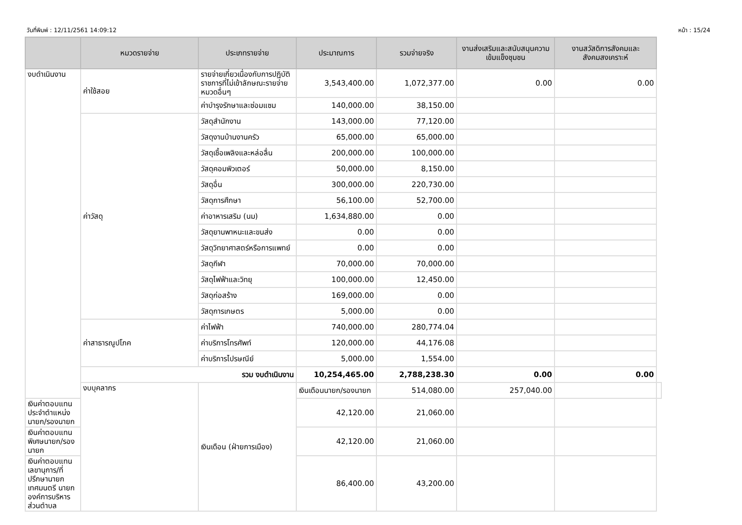วันที่พิมพ์ : 12/11/2561 14:09:12 หน้า : 15/24
| | หมวดรายจ่าย | ประเภทรายจ่าย | ประมาณการ | รวมจ่ายจริง | งานส่งเสริมและสนับสนุนความเข้มแข็งชุมชน | งานสวัสดิการสังคมและสังคมสงเคราะห์ | |
| --- | --- | --- | --- | --- | --- | --- | --- |
| งบดำเนินงาน | ค่าใช้สอย | รายจ่ายเกี่ยวเนื่องกับการปฏิบัติราชการที่ไม่เข้าลักษณะรายจ่ายหมวดอื่นๆ | 3,543,400.00 | 1,072,377.00 | 0.00 | 0.00 | |
| | | ค่าบำรุงรักษาและซ่อมแซม | 140,000.00 | 38,150.00 | | | |
| | ค่าวัสดุ | วัสดุสำนักงาน | 143,000.00 | 77,120.00 | | | |
| | | วัสดุงานบ้านงานครัว | 65,000.00 | 65,000.00 | | | |
| | | วัสดุเชื้อเพลิงและหล่อลื่น | 200,000.00 | 100,000.00 | | | |
| | | วัสดุคอมพิวเตอร์ | 50,000.00 | 8,150.00 | | | |
| | | วัสดุอื่น | 300,000.00 | 220,730.00 | | | |
| | | วัสดุการศึกษา | 56,100.00 | 52,700.00 | | | |
| | | ค่าอาหารเสริม (นม) | 1,634,880.00 | 0.00 | | | |
| | | วัสดุยานพาหนะและขนส่ง | 0.00 | 0.00 | | | |
| | | วัสดุวิทยาศาสตร์หรือการแพทย์ | 0.00 | 0.00 | | | |
| | | วัสดุกีฬา | 70,000.00 | 70,000.00 | | | |
| | | วัสดุไฟฟ้าและวิทยุ | 100,000.00 | 12,450.00 | | | |
| | | วัสดุก่อสร้าง | 169,000.00 | 0.00 | | | |
| | | วัสดุการเกษตร | 5,000.00 | 0.00 | | | |
| | ค่าสาธารณูปโภค | ค่าไฟฟ้า | 740,000.00 | 280,774.04 | | | |
| | | ค่าบริการโทรศัพท์ | 120,000.00 | 44,176.08 | | | |
| | | ค่าบริการไปรษณีย์ | 5,000.00 | 1,554.00 | | | |
| | รวม งบดำเนินงาน | | 10,254,465.00 | 2,788,238.30 | 0.00 | 0.00 | |
| | งบบุคลากร | เงินเดือน (ฝ่ายการเมือง) | เงินเดือนนายก/รองนายก | 514,080.00 | 257,040.00 | | |
| เงินค่าตอบแทนประจำตำแหน่งนายก/รองนายก | | | 42,120.00 | 21,060.00 | | | |
| เงินค่าตอบแทนพิเศษนายก/รองนายก | | | 42,120.00 | 21,060.00 | | | |
| เงินค่าตอบแทนเลขานุการ/ที่ปรึกษานายกเทศมนตรี นายกองค์การบริหารส่วนตำบล | | | 86,400.00 | 43,200.00 | | | |